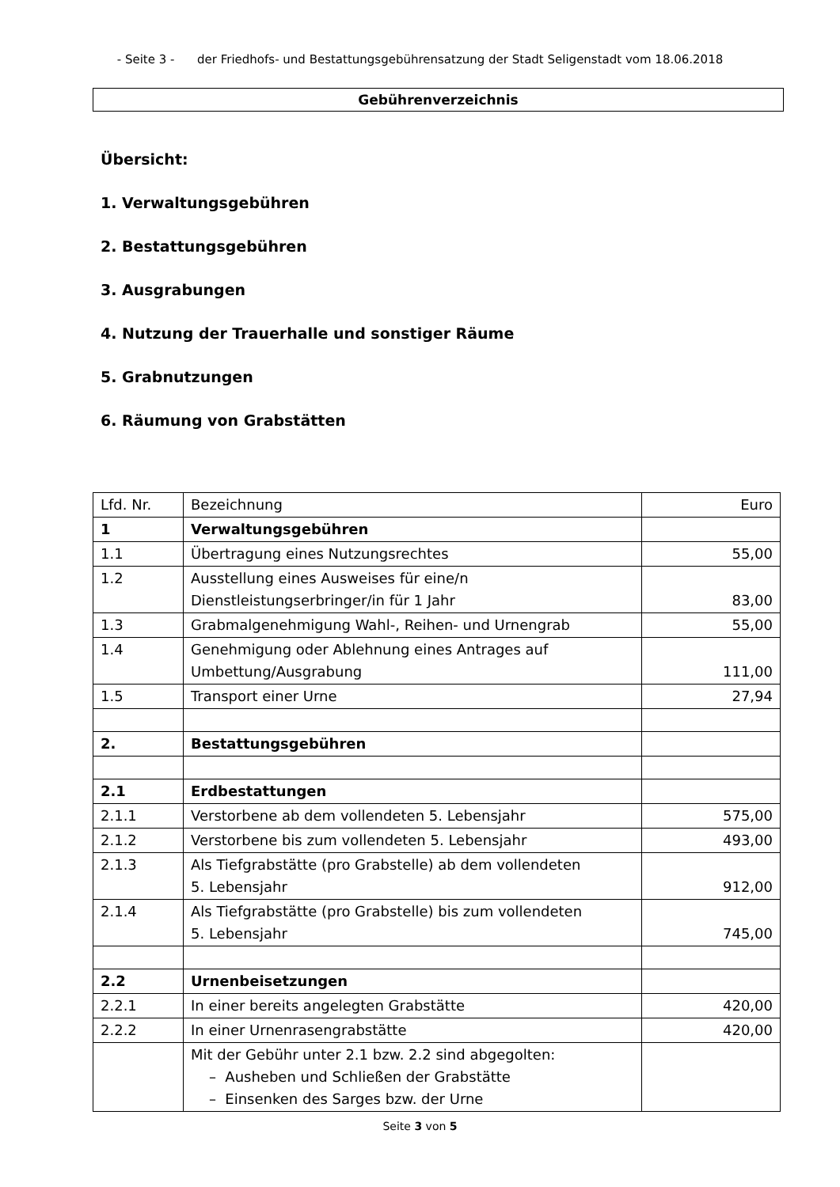- Seite 3 - der Friedhofs- und Bestattungsgebührensatzung der Stadt Seligenstadt vom 18.06.2018
Gebührenverzeichnis
Übersicht:
1. Verwaltungsgebühren
2. Bestattungsgebühren
3. Ausgrabungen
4. Nutzung der Trauerhalle und sonstiger Räume
5. Grabnutzungen
6. Räumung von Grabstätten
| Lfd. Nr. | Bezeichnung | Euro |
| 1 | Verwaltungsgebühren | |
| 1.1 | Übertragung eines Nutzungsrechtes | 55,00 |
| 1.2 | Ausstellung eines Ausweises für eine/n Dienstleistungserbringer/in für 1 Jahr | 83,00 |
| 1.3 | Grabmalgenehmigung Wahl-, Reihen- und Urnengrab | 55,00 |
| 1.4 | Genehmigung oder Ablehnung eines Antrages auf Umbettung/Ausgrabung | 111,00 |
| 1.5 | Transport einer Urne | 27,94 |
| 2. | Bestattungsgebühren | |
| 2.1 | Erdbestattungen | |
| 2.1.1 | Verstorbene ab dem vollendeten 5. Lebensjahr | 575,00 |
| 2.1.2 | Verstorbene bis zum vollendeten 5. Lebensjahr | 493,00 |
| 2.1.3 | Als Tiefgrabstätte (pro Grabstelle) ab dem vollendeten 5. Lebensjahr | 912,00 |
| 2.1.4 | Als Tiefgrabstätte (pro Grabstelle) bis zum vollendeten 5. Lebensjahr | 745,00 |
| 2.2 | Urnenbeisetzungen | |
| 2.2.1 | In einer bereits angelegten Grabstätte | 420,00 |
| 2.2.2 | In einer Urnenrasengrabstätte | 420,00 |
| | Mit der Gebühr unter 2.1 bzw. 2.2 sind abgegolten: – Ausheben und Schließen der Grabstätte – Einsenken des Sarges bzw. der Urne | |
Seite 3 von 5